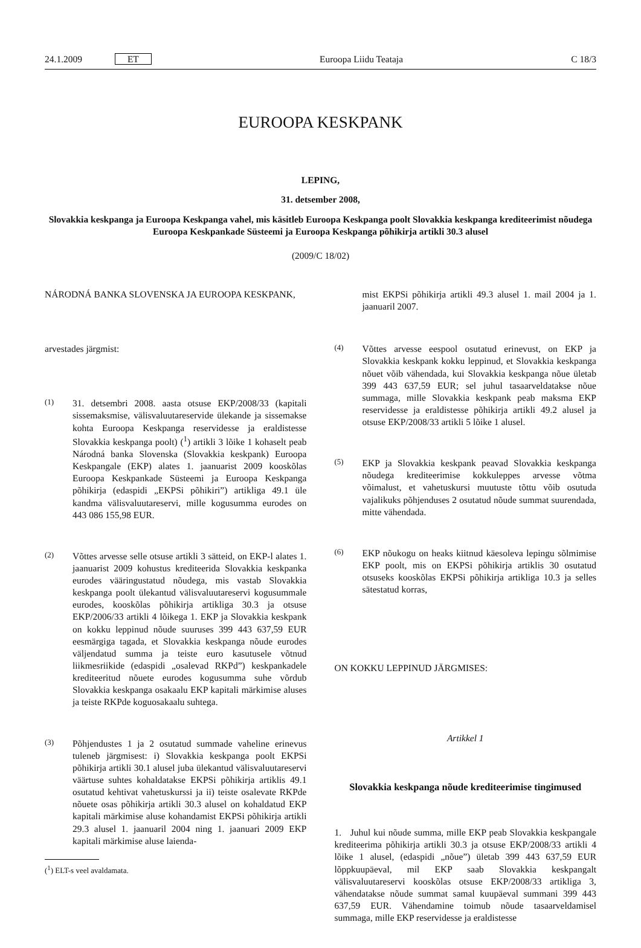24.1.2009 ET Euroopa Liidu Teataja C 18/3
EUROOPA KESKPANK
LEPING,
31. detsember 2008,
Slovakkia keskpanga ja Euroopa Keskpanga vahel, mis käsitleb Euroopa Keskpanga poolt Slovakkia keskpanga krediteerimist nõudega Euroopa Keskpankade Süsteemi ja Euroopa Keskpanga põhikirja artikli 30.3 alusel
(2009/C 18/02)
NÁRODNÁ BANKA SLOVENSKA JA EUROOPA KESKPANK,
arvestades järgmist:
(1) 31. detsembri 2008. aasta otsuse EKP/2008/33 (kapitali sissemaksmise, välisvaluutareservide ülekande ja sissemakse kohta Euroopa Keskpanga reservidesse ja eraldistesse Slovakkia keskpanga poolt) (<sup>1</sup>) artikli 3 lõike 1 kohaselt peab Národná banka Slovenska (Slovakkia keskpank) Euroopa Keskpangale (EKP) alates 1. jaanuarist 2009 kooskõlas Euroopa Keskpankade Süsteemi ja Euroopa Keskpanga põhikirja (edaspidi „EKPSi põhikiri”) artikliga 49.1 üle kandma välisvaluutareservi, mille kogusumma eurodes on 443 086 155,98 EUR.
(2) Võttes arvesse selle otsuse artikli 3 sätteid, on EKP-l alates 1. jaanuarist 2009 kohustus krediteerida Slovakkia keskpanka eurodes vääringustatud nõudega, mis vastab Slovakkia keskpanga poolt ülekantud välisvaluutareservi kogusummale eurodes, kooskõlas põhikirja artikliga 30.3 ja otsuse EKP/2006/33 artikli 4 lõikega 1. EKP ja Slovakkia keskpank on kokku leppinud nõude suuruses 399 443 637,59 EUR eesmärgiga tagada, et Slovakkia keskpanga nõude eurodes väljendatud summa ja teiste euro kasutusele võtnud liikmesriikide (edaspidi „osalevad RKPd”) keskpankadele krediteeritud nõuete eurodes kogusumma suhe võrdub Slovakkia keskpanga osakaalu EKP kapitali märkimise aluses ja teiste RKPde koguosakaalu suhtega.
(3) Põhjendustes 1 ja 2 osutatud summade vaheline erinevus tuleneb järgmisest: i) Slovakkia keskpanga poolt EKPSi põhikirja artikli 30.1 alusel juba ülekantud välisvaluutareservi väärtuse suhtes kohaldatakse EKPSi põhikirja artiklis 49.1 osutatud kehtivat vahetuskurssi ja ii) teiste osalevate RKPde nõuete osas põhikirja artikli 30.3 alusel on kohaldatud EKP kapitali märkimise aluse kohandamist EKPSi põhikirja artikli 29.3 alusel 1. jaanuaril 2004 ning 1. jaanuari 2009 EKP kapitali märkimise aluse laienda-
(<sup>1</sup>) ELT-s veel avaldamata.
mist EKPSi põhikirja artikli 49.3 alusel 1. mail 2004 ja 1. jaanuaril 2007.
(4) Võttes arvesse eespool osutatud erinevust, on EKP ja Slovakkia keskpank kokku leppinud, et Slovakkia keskpanga nõuet võib vähendada, kui Slovakkia keskpanga nõue ületab 399 443 637,59 EUR; sel juhul tasaarveldatakse nõue summaga, mille Slovakkia keskpank peab maksma EKP reservidesse ja eraldistesse põhikirja artikli 49.2 alusel ja otsuse EKP/2008/33 artikli 5 lõike 1 alusel.
(5) EKP ja Slovakkia keskpank peavad Slovakkia keskpanga nõudega krediteerimise kokkuleppes arvesse võtma võimalust, et vahetuskursi muutuste tõttu võib osutuda vajalikuks põhjenduses 2 osutatud nõude summat suurendada, mitte vähendada.
(6) EKP nõukogu on heaks kiitnud käesoleva lepingu sõlmimise EKP poolt, mis on EKPSi põhikirja artiklis 30 osutatud otsuseks kooskõlas EKPSi põhikirja artikliga 10.3 ja selles sätestatud korras,
ON KOKKU LEPPINUD JÄRGMISES:
Artikkel 1
Slovakkia keskpanga nõude krediteerimise tingimused
1. Juhul kui nõude summa, mille EKP peab Slovakkia keskpangale krediteerima põhikirja artikli 30.3 ja otsuse EKP/2008/33 artikli 4 lõike 1 alusel, (edaspidi „nõue”) ületab 399 443 637,59 EUR lõppkuupäeval, mil EKP saab Slovakkia keskpangalt välisvaluutareservi kooskõlas otsuse EKP/2008/33 artikliga 3, vähendatakse nõude summat samal kuupäeval summani 399 443 637,59 EUR. Vähendamine toimub nõude tasaarveldamisel summaga, mille EKP reservidesse ja eraldistesse